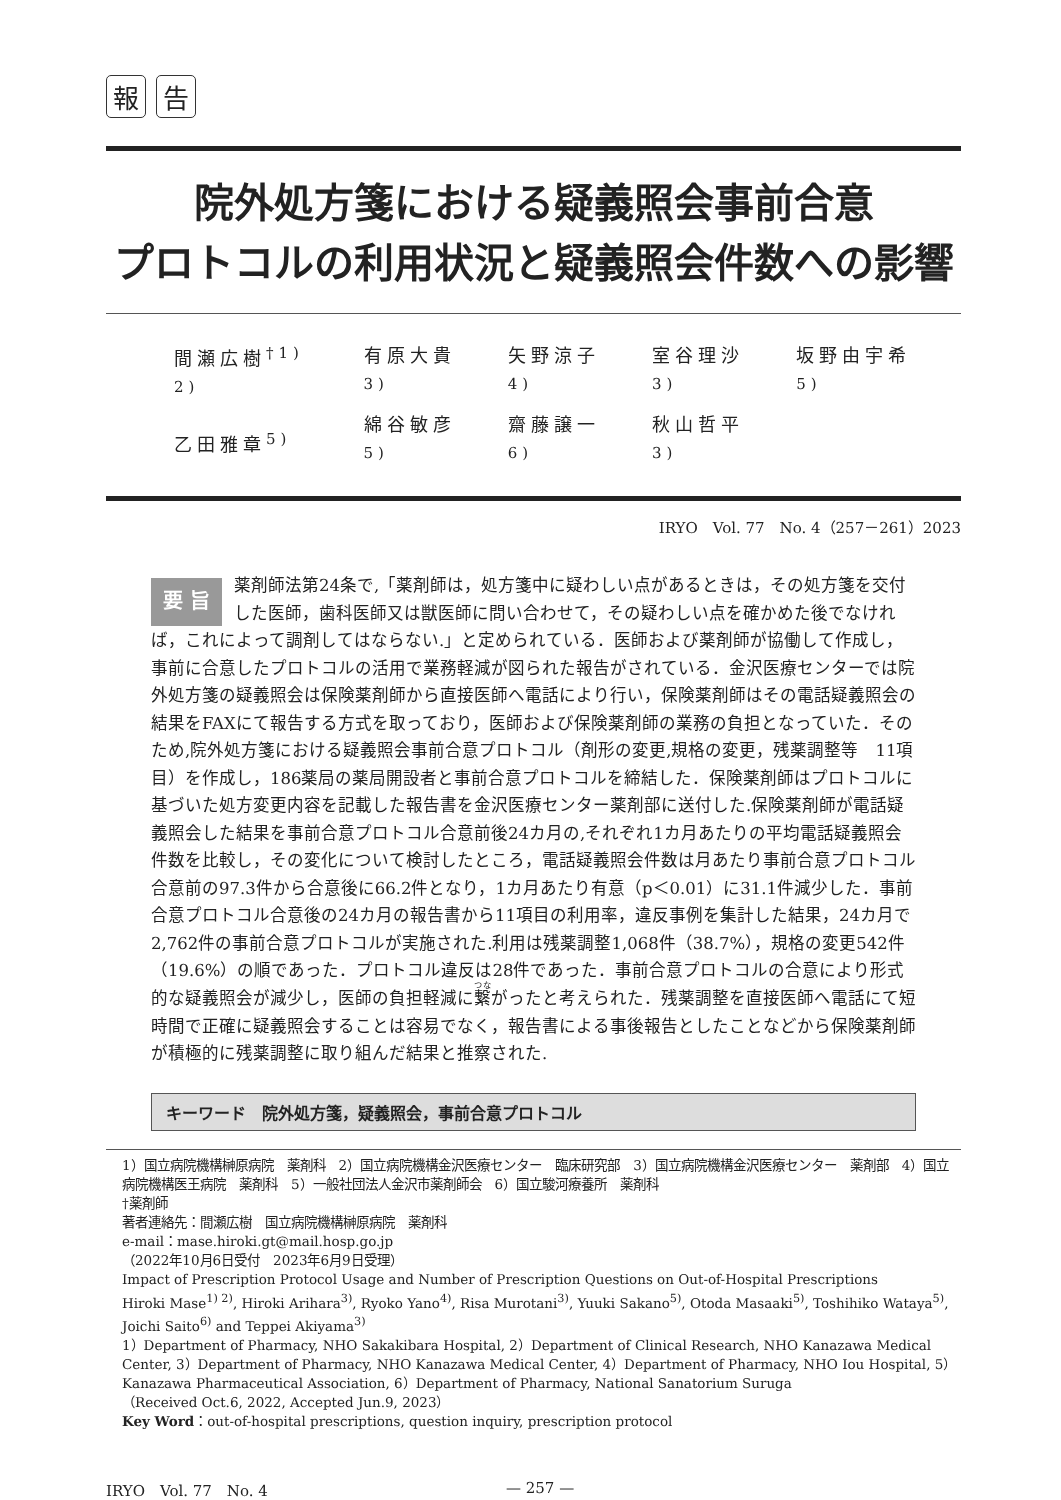報告
院外処方箋における疑義照会事前合意
プロトコルの利用状況と疑義照会件数への影響
| 間瀬広樹<sup>†1) 2)</sup> | 有原大貴<sup>3)</sup> | 矢野涼子<sup>4)</sup> | 室谷理沙<sup>3)</sup> | 坂野由宇希<sup>5)</sup> |
| 乙田雅章<sup>5)</sup> | 綿谷敏彦<sup>5)</sup> | 齋藤譲一<sup>6)</sup> | 秋山哲平<sup>3)</sup> | |
IRYO　Vol. 77　No. 4（257－261）2023
要 旨 薬剤師法第24条で,「薬剤師は，処方箋中に疑わしい点があるときは，その処方箋を交付した医師，歯科医師又は獣医師に問い合わせて，その疑わしい点を確かめた後でなければ，これによって調剤してはならない.」と定められている．医師および薬剤師が協働して作成し，事前に合意したプロトコルの活用で業務軽減が図られた報告がされている．金沢医療センターでは院外処方箋の疑義照会は保険薬剤師から直接医師へ電話により行い，保険薬剤師はその電話疑義照会の結果をFAXにて報告する方式を取っており，医師および保険薬剤師の業務の負担となっていた．そのため,院外処方箋における疑義照会事前合意プロトコル（剤形の変更,規格の変更，残薬調整等　11項目）を作成し，186薬局の薬局開設者と事前合意プロトコルを締結した．保険薬剤師はプロトコルに基づいた処方変更内容を記載した報告書を金沢医療センター薬剤部に送付した.保険薬剤師が電話疑義照会した結果を事前合意プロトコル合意前後24カ月の,それぞれ1カ月あたりの平均電話疑義照会件数を比較し，その変化について検討したところ，電話疑義照会件数は月あたり事前合意プロトコル合意前の97.3件から合意後に66.2件となり，1カ月あたり有意（p＜0.01）に31.1件減少した．事前合意プロトコル合意後の24カ月の報告書から11項目の利用率，違反事例を集計した結果，24カ月で2,762件の事前合意プロトコルが実施された.利用は残薬調整1,068件（38.7%），規格の変更542件（19.6%）の順であった．プロトコル違反は28件であった．事前合意プロトコルの合意により形式的な疑義照会が減少し，医師の負担軽減に繋がったと考えられた．残薬調整を直接医師へ電話にて短時間で正確に疑義照会することは容易でなく，報告書による事後報告としたことなどから保険薬剤師が積極的に残薬調整に取り組んだ結果と推察された.
キーワード　院外処方箋，疑義照会，事前合意プロトコル
1）国立病院機構榊原病院　薬剤科　2）国立病院機構金沢医療センター　臨床研究部　3）国立病院機構金沢医療センター　薬剤部　4）国立病院機構医王病院　薬剤科　5）一般社団法人金沢市薬剤師会　6）国立駿河療養所　薬剤科
†薬剤師
著者連絡先：間瀬広樹　国立病院機構榊原病院　薬剤科
e-mail：mase.hiroki.gt@mail.hosp.go.jp
（2022年10月6日受付　2023年6月9日受理）
Impact of Prescription Protocol Usage and Number of Prescription Questions on Out-of-Hospital Prescriptions
Hiroki Mase<sup>1) 2)</sup>, Hiroki Arihara<sup>3)</sup>, Ryoko Yano<sup>4)</sup>, Risa Murotani<sup>3)</sup>, Yuuki Sakano<sup>5)</sup>, Otoda Masaaki<sup>5)</sup>, Toshihiko Wataya<sup>5)</sup>, Joichi Saito<sup>6)</sup> and Teppei Akiyama<sup>3)</sup>
1）Department of Pharmacy, NHO Sakakibara Hospital, 2）Department of Clinical Research, NHO Kanazawa Medical Center, 3）Department of Pharmacy, NHO Kanazawa Medical Center, 4）Department of Pharmacy, NHO Iou Hospital, 5）Kanazawa Pharmaceutical Association, 6）Department of Pharmacy, National Sanatorium Suruga
（Received Oct.6, 2022, Accepted Jun.9, 2023）
Key Word：out-of-hospital prescriptions, question inquiry, prescription protocol
IRYO　Vol. 77　No. 4 — 257 —